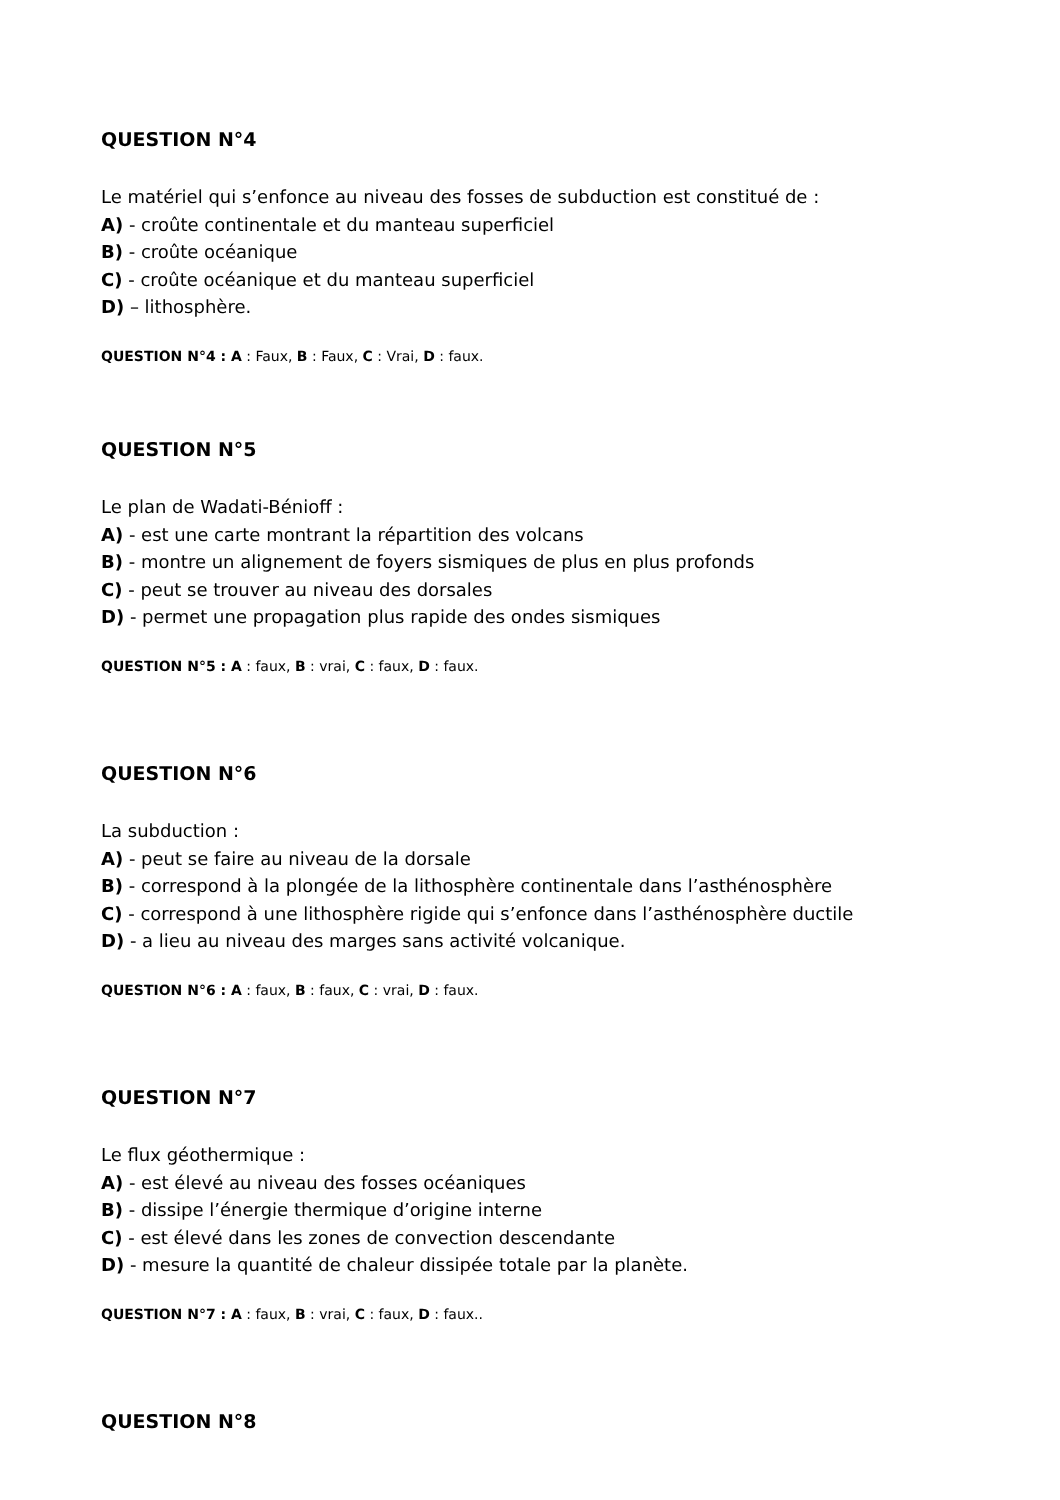QUESTION N°4
Le matériel qui s’enfonce au niveau des fosses de subduction est constitué de :
A) - croûte continentale et du manteau superficiel
B) - croûte océanique
C) - croûte océanique et du manteau superficiel
D) – lithosphère.
QUESTION N°4 : A : Faux, B : Faux, C : Vrai, D : faux.
QUESTION N°5
Le plan de Wadati-Bénioff :
A) - est une carte montrant la répartition des volcans
B) - montre un alignement de foyers sismiques de plus en plus profonds
C) - peut se trouver au niveau des dorsales
D) - permet une propagation plus rapide des ondes sismiques
QUESTION N°5 : A : faux, B : vrai, C : faux, D : faux.
QUESTION N°6
La subduction :
A) - peut se faire au niveau de la dorsale
B) - correspond à la plongée de la lithosphère continentale dans l’asthénosphère
C) - correspond à une lithosphère rigide qui s’enfonce dans l’asthénosphère ductile
D) - a lieu au niveau des marges sans activité volcanique.
QUESTION N°6 : A : faux, B : faux, C : vrai, D : faux.
QUESTION N°7
Le flux géothermique :
A) - est élevé au niveau des fosses océaniques
B) - dissipe l’énergie thermique d’origine interne
C) - est élevé dans les zones de convection descendante
D) - mesure la quantité de chaleur dissipée totale par la planète.
QUESTION N°7 : A : faux, B : vrai, C : faux, D : faux..
QUESTION N°8